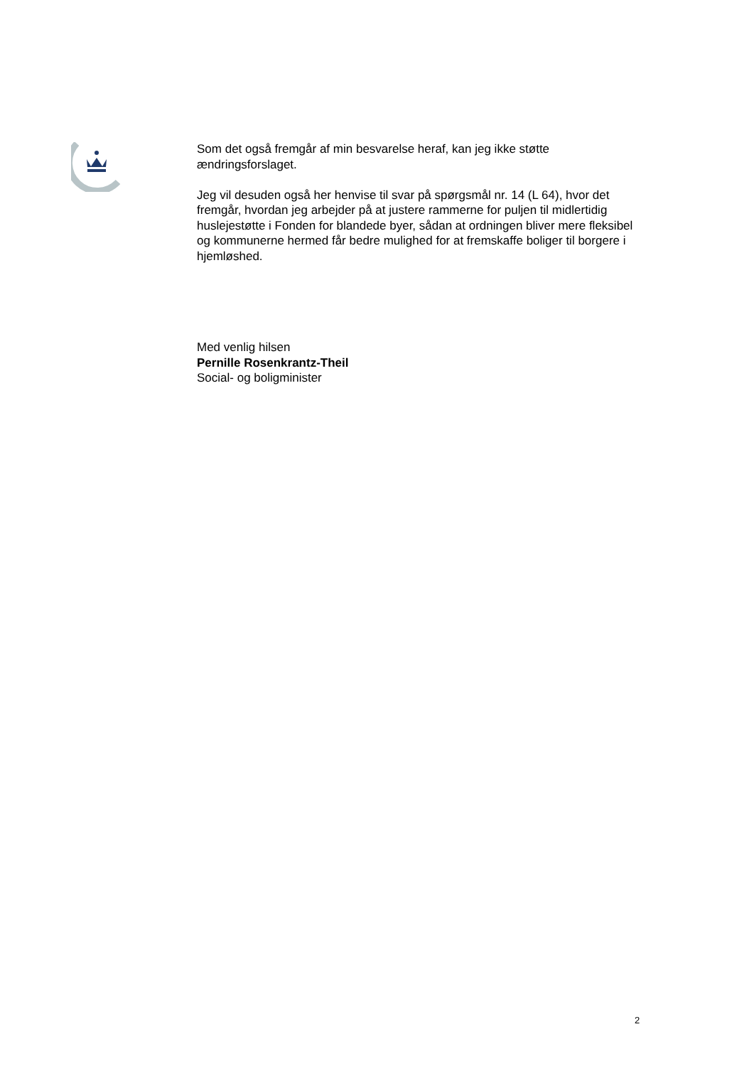Som det også fremgår af min besvarelse heraf, kan jeg ikke støtte ændringsforslaget.
Jeg vil desuden også her henvise til svar på spørgsmål nr. 14 (L 64), hvor det fremgår, hvordan jeg arbejder på at justere rammerne for puljen til midlertidig huslejestøtte i Fonden for blandede byer, sådan at ordningen bliver mere fleksibel og kommunerne hermed får bedre mulighed for at fremskaffe boliger til borgere i hjemløshed.
Med venlig hilsen
Pernille Rosenkrantz-Theil
Social- og boligminister
2